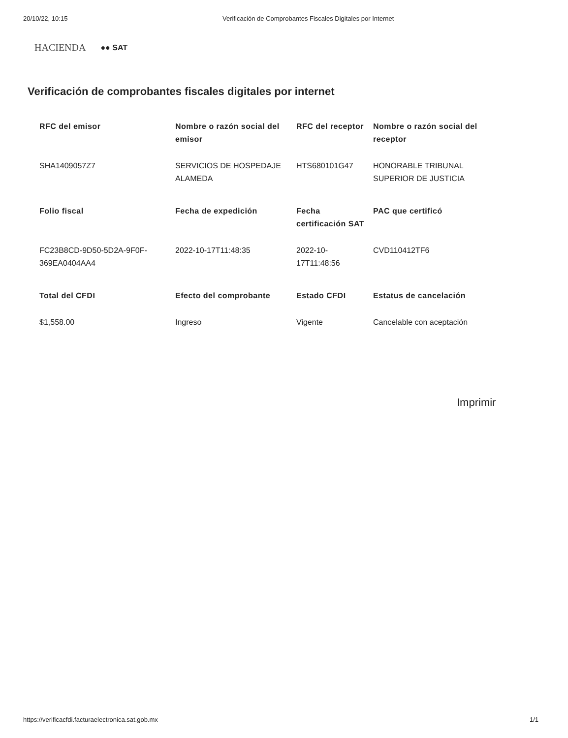20/10/22, 10:15 Verificación de Comprobantes Fiscales Digitales por Internet
HACIENDA ●● SAT
Verificación de comprobantes fiscales digitales por internet
| RFC del emisor | Nombre o razón social del emisor | RFC del receptor | Nombre o razón social del receptor |
| --- | --- | --- | --- |
| SHA1409057Z7 | SERVICIOS DE HOSPEDAJE ALAMEDA | HTS680101G47 | HONORABLE TRIBUNAL SUPERIOR DE JUSTICIA |
| Folio fiscal | Fecha de expedición | Fecha certificación SAT | PAC que certificó |
| FC23B8CD-9D50-5D2A-9F0F-369EA0404AA4 | 2022-10-17T11:48:35 | 2022-10-17T11:48:56 | CVD110412TF6 |
| Total del CFDI | Efecto del comprobante | Estado CFDI | Estatus de cancelación |
| $1,558.00 | Ingreso | Vigente | Cancelable con aceptación |
Imprimir
https://verificacfdi.facturaelectronica.sat.gob.mx 1/1